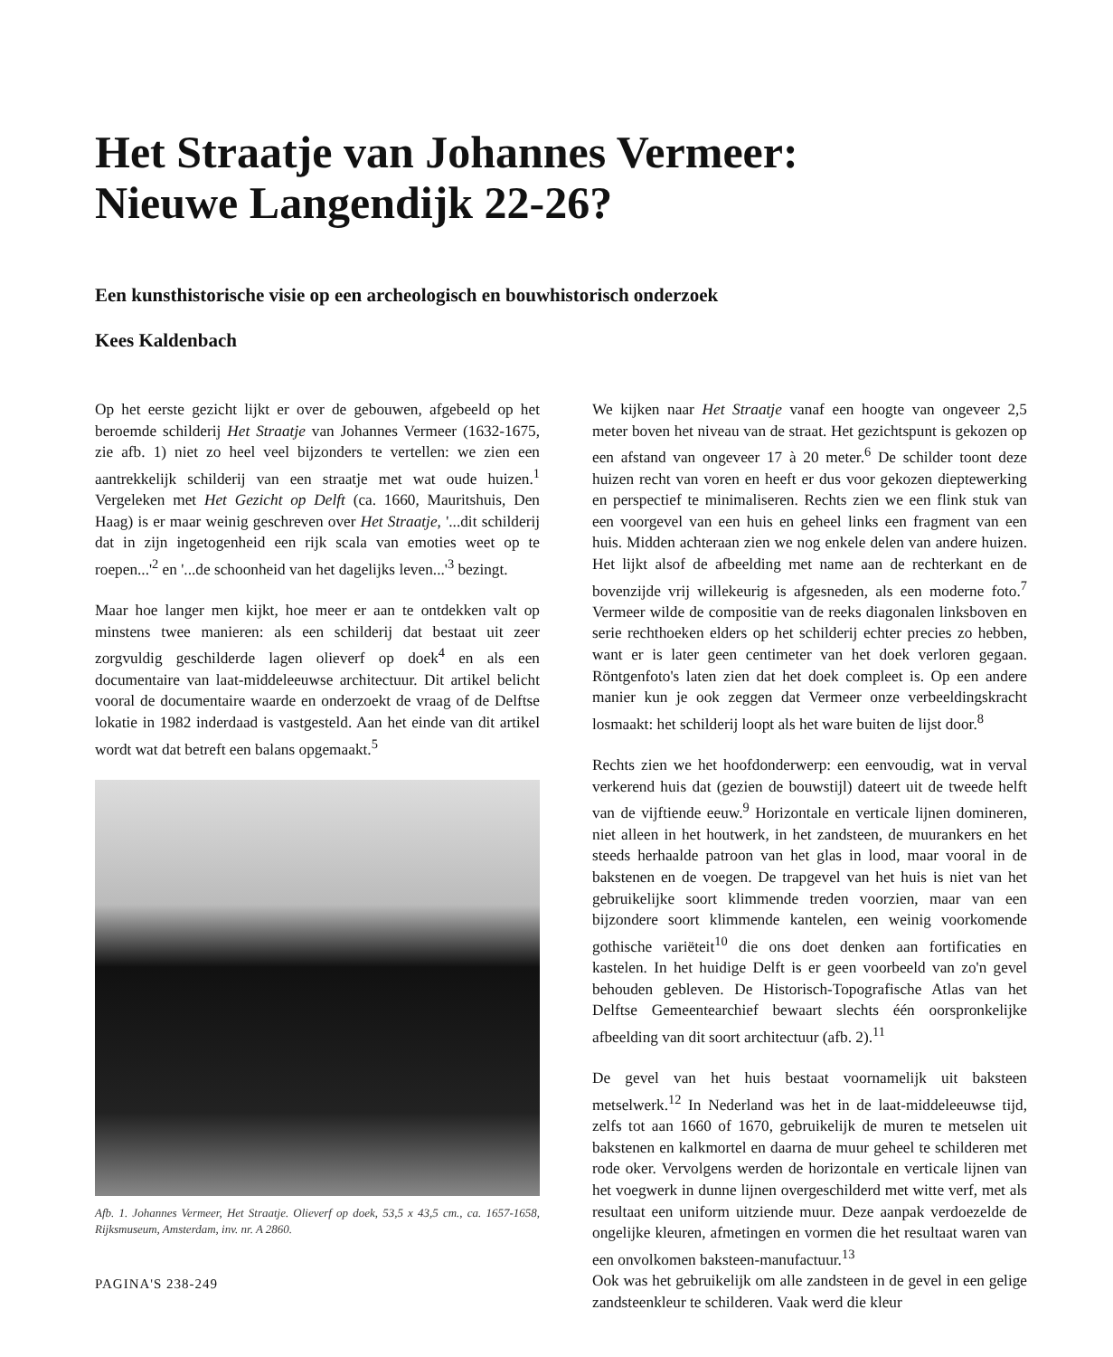Het Straatje van Johannes Vermeer:
Nieuwe Langendijk 22-26?
Een kunsthistorische visie op een archeologisch en bouwhistorisch onderzoek
Kees Kaldenbach
Op het eerste gezicht lijkt er over de gebouwen, afgebeeld op het beroemde schilderij Het Straatje van Johannes Vermeer (1632-1675, zie afb. 1) niet zo heel veel bijzonders te vertellen: we zien een aantrekkelijk schilderij van een straatje met wat oude huizen.<sup>1</sup> Vergeleken met Het Gezicht op Delft (ca. 1660, Mauritshuis, Den Haag) is er maar weinig geschreven over Het Straatje, '...dit schilderij dat in zijn ingetogenheid een rijk scala van emoties weet op te roepen...'<sup>2</sup> en '...de schoonheid van het dagelijks leven...'<sup>3</sup> bezingt.
Maar hoe langer men kijkt, hoe meer er aan te ontdekken valt op minstens twee manieren: als een schilderij dat bestaat uit zeer zorgvuldig geschilderde lagen olieverf op doek<sup>4</sup> en als een documentaire van laat-middeleeuwse architectuur. Dit artikel belicht vooral de documentaire waarde en onderzoekt de vraag of de Delftse lokatie in 1982 inderdaad is vastgesteld. Aan het einde van dit artikel wordt wat dat betreft een balans opgemaakt.<sup>5</sup>
Afb. 1. Johannes Vermeer, Het Straatje. Olieverf op doek, 53,5 x 43,5 cm., ca. 1657-1658, Rijksmuseum, Amsterdam, inv. nr. A 2860.
PAGINA'S 238-249
We kijken naar Het Straatje vanaf een hoogte van ongeveer 2,5 meter boven het niveau van de straat. Het gezichtspunt is gekozen op een afstand van ongeveer 17 à 20 meter.<sup>6</sup> De schilder toont deze huizen recht van voren en heeft er dus voor gekozen dieptewerking en perspectief te minimaliseren. Rechts zien we een flink stuk van een voorgevel van een huis en geheel links een fragment van een huis. Midden achteraan zien we nog enkele delen van andere huizen. Het lijkt alsof de afbeelding met name aan de rechterkant en de bovenzijde vrij willekeurig is afgesneden, als een moderne foto.<sup>7</sup> Vermeer wilde de compositie van de reeks diagonalen linksboven en serie rechthoeken elders op het schilderij echter precies zo hebben, want er is later geen centimeter van het doek verloren gegaan. Röntgenfoto's laten zien dat het doek compleet is. Op een andere manier kun je ook zeggen dat Vermeer onze verbeeldingskracht losmaakt: het schilderij loopt als het ware buiten de lijst door.<sup>8</sup>
Rechts zien we het hoofdonderwerp: een eenvoudig, wat in verval verkerend huis dat (gezien de bouwstijl) dateert uit de tweede helft van de vijftiende eeuw.<sup>9</sup> Horizontale en verticale lijnen domineren, niet alleen in het houtwerk, in het zandsteen, de muurankers en het steeds herhaalde patroon van het glas in lood, maar vooral in de bakstenen en de voegen. De trapgevel van het huis is niet van het gebruikelijke soort klimmende treden voorzien, maar van een bijzondere soort klimmende kantelen, een weinig voorkomende gothische variëteit<sup>10</sup> die ons doet denken aan fortificaties en kastelen. In het huidige Delft is er geen voorbeeld van zo'n gevel behouden gebleven. De Historisch-Topografische Atlas van het Delftse Gemeentearchief bewaart slechts één oorspronkelijke afbeelding van dit soort architectuur (afb. 2).<sup>11</sup>
De gevel van het huis bestaat voornamelijk uit baksteen metselwerk.<sup>12</sup> In Nederland was het in de laat-middeleeuwse tijd, zelfs tot aan 1660 of 1670, gebruikelijk de muren te metselen uit bakstenen en kalkmortel en daarna de muur geheel te schilderen met rode oker. Vervolgens werden de horizontale en verticale lijnen van het voegwerk in dunne lijnen overgeschilderd met witte verf, met als resultaat een uniform uitziende muur. Deze aanpak verdoezelde de ongelijke kleuren, afmetingen en vormen die het resultaat waren van een onvolkomen baksteen-manufactuur.<sup>13</sup>
Ook was het gebruikelijk om alle zandsteen in de gevel in een gelige zandsteenkleur te schilderen. Vaak werd die kleur